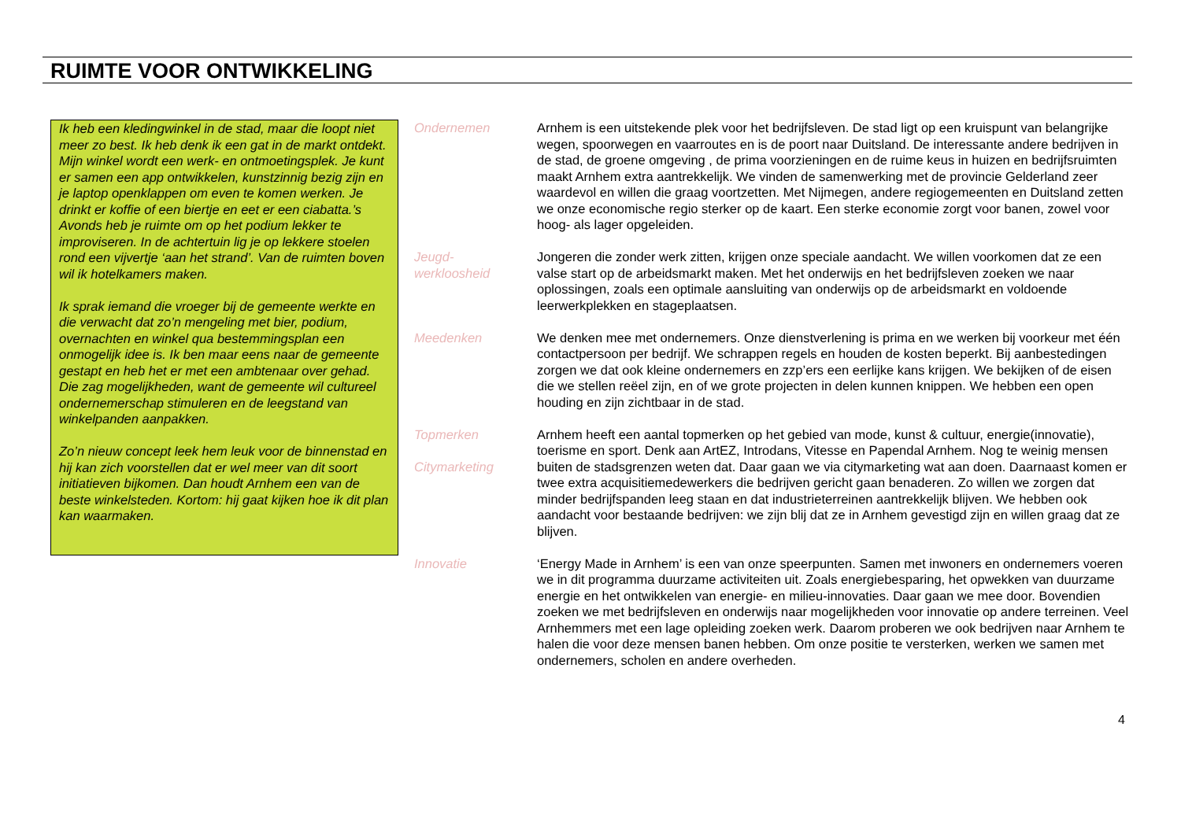RUIMTE VOOR ONTWIKKELING
Ik heb een kledingwinkel in de stad, maar die loopt niet meer zo best. Ik heb denk ik een gat in de markt ontdekt. Mijn winkel wordt een werk- en ontmoetingsplek. Je kunt er samen een app ontwikkelen, kunstzinnig bezig zijn en je laptop openklappen om even te komen werken. Je drinkt er koffie of een biertje en eet er een ciabatta.’s Avonds heb je ruimte om op het podium lekker te improviseren. In de achtertuin lig je op lekkere stoelen rond een vijvertje ‘aan het strand’. Van de ruimten boven wil ik hotelkamers maken.
Ik sprak iemand die vroeger bij de gemeente werkte en die verwacht dat zo’n mengeling met bier, podium, overnachten en winkel qua bestemmingsplan een onmogelijk idee is. Ik ben maar eens naar de gemeente gestapt en heb het er met een ambtenaar over gehad. Die zag mogelijkheden, want de gemeente wil cultureel ondernemerschap stimuleren en de leegstand van winkelpanden aanpakken.
Zo’n nieuw concept leek hem leuk voor de binnenstad en hij kan zich voorstellen dat er wel meer van dit soort initiatieven bijkomen. Dan houdt Arnhem een van de beste winkelsteden. Kortom: hij gaat kijken hoe ik dit plan kan waarmaken.
Ondernemen Arnhem is een uitstekende plek voor het bedrijfsleven. De stad ligt op een kruispunt van belangrijke wegen, spoorwegen en vaarroutes en is de poort naar Duitsland. De interessante andere bedrijven in de stad, de groene omgeving , de prima voorzieningen en de ruime keus in huizen en bedrijfsruimten maakt Arnhem extra aantrekkelijk. We vinden de samenwerking met de provincie Gelderland zeer waardevol en willen die graag voortzetten. Met Nijmegen, andere regiogemeenten en Duitsland zetten we onze economische regio sterker op de kaart. Een sterke economie zorgt voor banen, zowel voor hoog- als lager opgeleiden.
Jeugd-
werkloosheid
Jongeren die zonder werk zitten, krijgen onze speciale aandacht. We willen voorkomen dat ze een valse start op de arbeidsmarkt maken. Met het onderwijs en het bedrijfsleven zoeken we naar oplossingen, zoals een optimale aansluiting van onderwijs op de arbeidsmarkt en voldoende leerwerkplekken en stageplaatsen.
Meedenken We denken mee met ondernemers. Onze dienstverlening is prima en we werken bij voorkeur met één contactpersoon per bedrijf. We schrappen regels en houden de kosten beperkt. Bij aanbestedingen zorgen we dat ook kleine ondernemers en zzp’ers een eerlijke kans krijgen. We bekijken of de eisen die we stellen reëel zijn, en of we grote projecten in delen kunnen knippen. We hebben een open houding en zijn zichtbaar in de stad.
Topmerken
Citymarketing
Arnhem heeft een aantal topmerken op het gebied van mode, kunst & cultuur, energie(innovatie), toerisme en sport. Denk aan ArtEZ, Introdans, Vitesse en Papendal Arnhem. Nog te weinig mensen buiten de stadsgrenzen weten dat. Daar gaan we via citymarketing wat aan doen. Daarnaast komen er twee extra acquisitiemedewerkers die bedrijven gericht gaan benaderen. Zo willen we zorgen dat minder bedrijfspanden leeg staan en dat industrieterreinen aantrekkelijk blijven. We hebben ook aandacht voor bestaande bedrijven: we zijn blij dat ze in Arnhem gevestigd zijn en willen graag dat ze blijven.
Innovatie ‘Energy Made in Arnhem’ is een van onze speerpunten. Samen met inwoners en ondernemers voeren we in dit programma duurzame activiteiten uit. Zoals energiebesparing, het opwekken van duurzame energie en het ontwikkelen van energie- en milieu-innovaties. Daar gaan we mee door. Bovendien zoeken we met bedrijfsleven en onderwijs naar mogelijkheden voor innovatie op andere terreinen. Veel Arnhemmers met een lage opleiding zoeken werk. Daarom proberen we ook bedrijven naar Arnhem te halen die voor deze mensen banen hebben. Om onze positie te versterken, werken we samen met ondernemers, scholen en andere overheden.
4